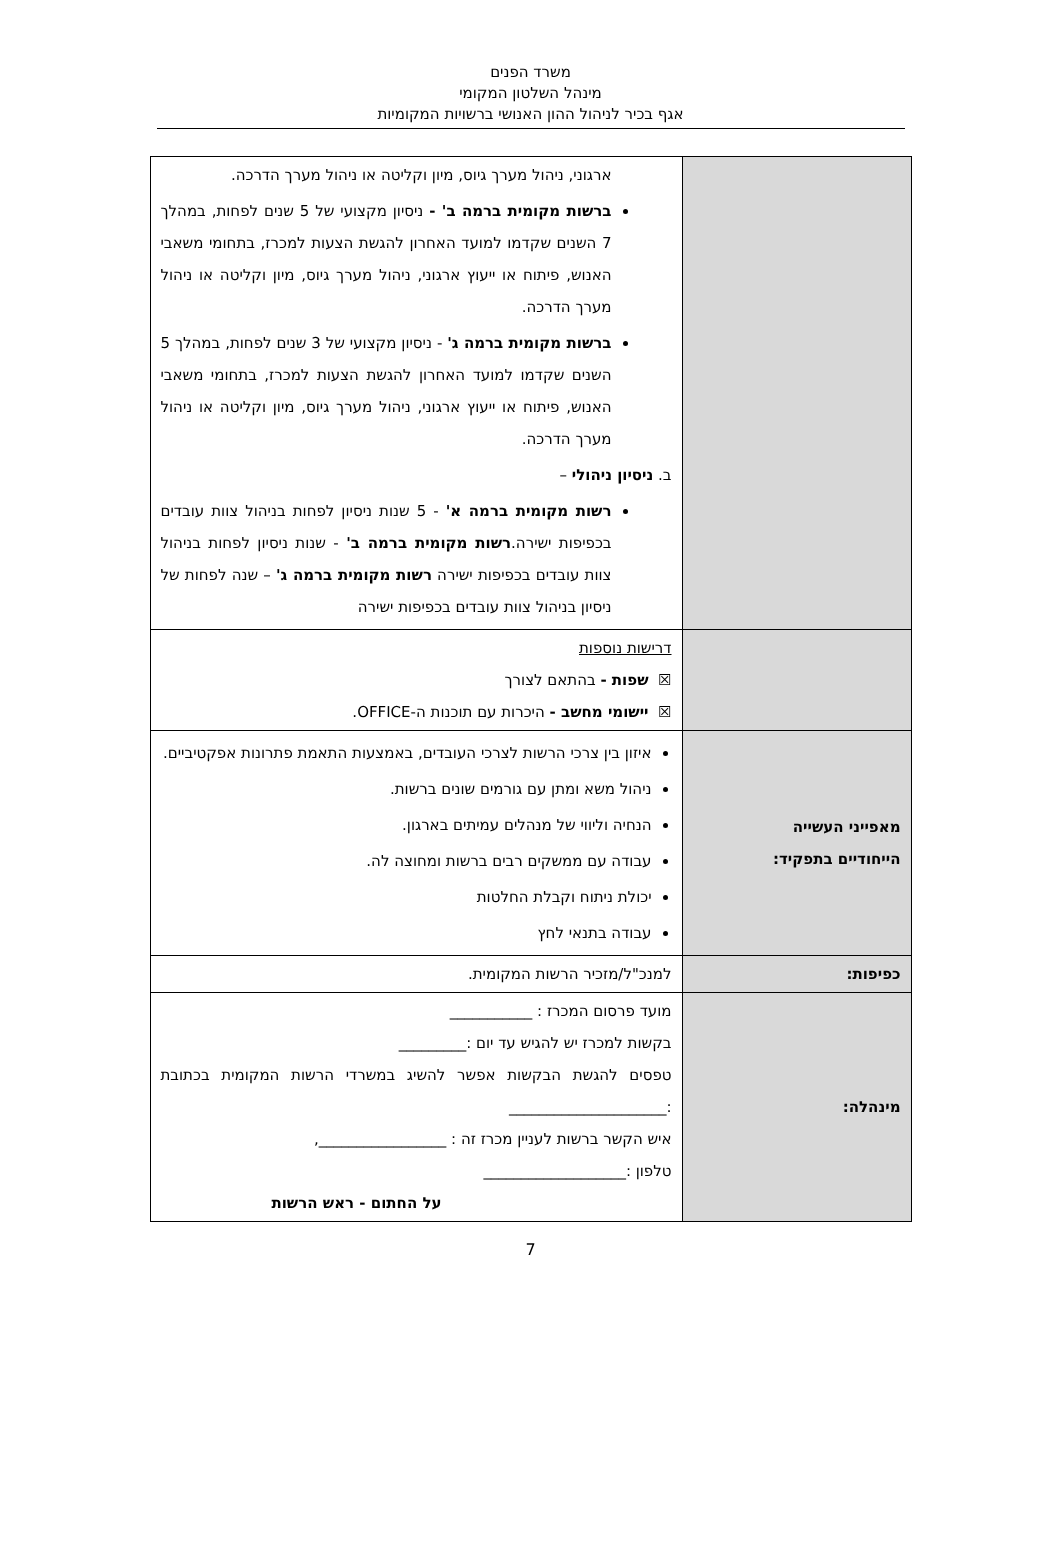משרד הפנים
מינהל השלטון המקומי
אגף בכיר לניהול ההון האנושי ברשויות המקומיות
| | ארגוני, ניהול מערך גיוס, מיון וקליטה או ניהול מערך הדרכה. ברשות מקומית ברמה ב' - ניסיון מקצועי של 5 שנים לפחות, במהלך 7 השנים שקדמו למועד האחרון להגשת הצעות למכרז, בתחומי משאבי האנוש, פיתוח או ייעוץ ארגוני, ניהול מערך גיוס, מיון וקליטה או ניהול מערך הדרכה. ברשות מקומית ברמה ג' - ניסיון מקצועי של 3 שנים לפחות, במהלך 5 השנים שקדמו למועד האחרון להגשת הצעות למכרז, בתחומי משאבי האנוש, פיתוח או ייעוץ ארגוני, ניהול מערך גיוס, מיון וקליטה או ניהול מערך הדרכה. ב. ניסיון ניהולי – רשות מקומית ברמה א' - 5 שנות ניסיון לפחות בניהול צוות עובדים בכפיפות ישירה. רשות מקומית ברמה ב' - שנות ניסיון לפחות בניהול צוות עובדים בכפיפות ישירה רשות מקומית ברמה ג' – שנה לפחות של ניסיון בניהול צוות עובדים בכפיפות ישירה |
| | דרישות נוספות ☒ שפות - בהתאם לצורך ☒ יישומי מחשב - היכרות עם תוכנות ה-OFFICE. |
| מאפייני העשייה הייחודיים בתפקיד: | איזון בין צרכי הרשות לצרכי העובדים, באמצעות התאמת פתרונות אפקטיביים. ניהול משא ומתן עם גורמים שונים ברשות. הנחיה וליווי של מנהלים עמיתים בארגון. עבודה עם ממשקים רבים ברשות ומחוצה לה. יכולת ניתוח וקבלת החלטות עבודה בתנאי לחץ |
| כפיפות: | למנכ"ל/מזכיר הרשות המקומית. |
| מינהלה: | מועד פרסום המכרז : ___________ בקשות למכרז יש להגיש עד יום :_________ טפסים להגשת הבקשות אפשר להשיג במשרדי הרשות המקומית בכתובת :_____________________ איש הקשר ברשות לעניין מכרז זה : _________________, טלפון :___________________ על החתום - ראש הרשות |
7